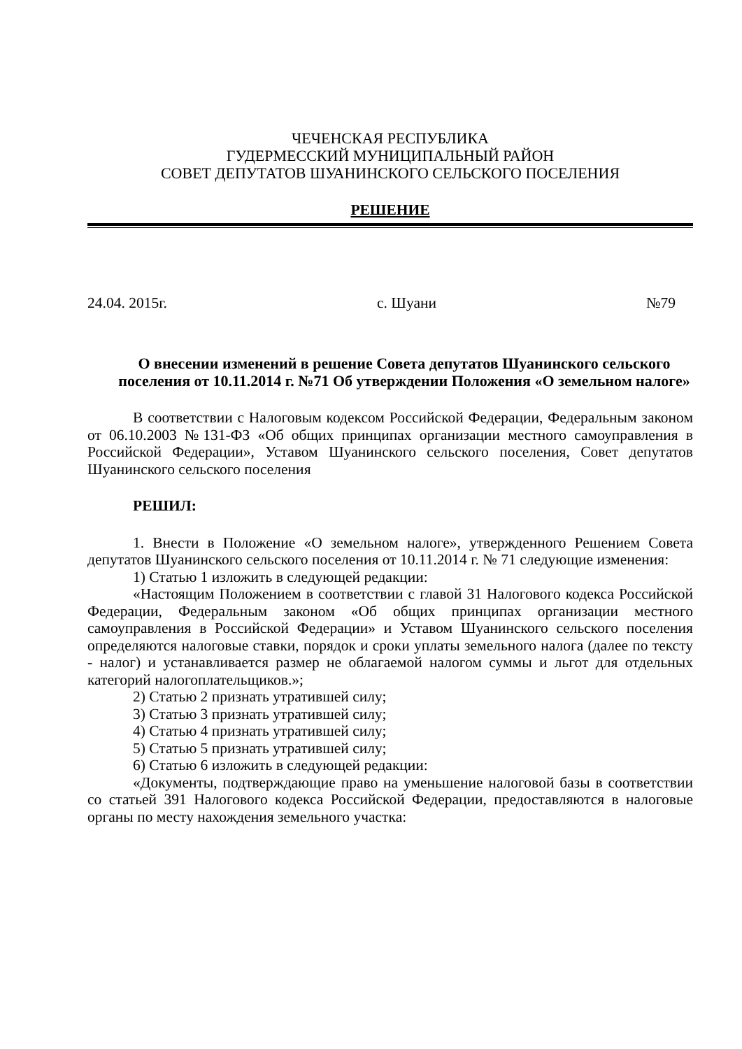ЧЕЧЕНСКАЯ РЕСПУБЛИКА
ГУДЕРМЕССКИЙ МУНИЦИПАЛЬНЫЙ РАЙОН
СОВЕТ ДЕПУТАТОВ ШУАНИНСКОГО СЕЛЬСКОГО ПОСЕЛЕНИЯ
РЕШЕНИЕ
24.04. 2015г. с. Шуани №79
О внесении изменений в решение Совета депутатов Шуанинского сельского поселения от 10.11.2014 г. №71 Об утверждении Положения «О земельном налоге»
В соответствии с Налоговым кодексом Российской Федерации, Федеральным законом от 06.10.2003 №131-ФЗ «Об общих принципах организации местного самоуправления в Российской Федерации», Уставом Шуанинского сельского поселения, Совет депутатов Шуанинского сельского поселения
РЕШИЛ:
1. Внести в Положение «О земельном налоге», утвержденного Решением Совета депутатов Шуанинского сельского поселения от 10.11.2014 г. № 71 следующие изменения:
1) Статью 1 изложить в следующей редакции:
«Настоящим Положением в соответствии с главой 31 Налогового кодекса Российской Федерации, Федеральным законом «Об общих принципах организации местного самоуправления в Российской Федерации» и Уставом Шуанинского сельского поселения определяются налоговые ставки, порядок и сроки уплаты земельного налога (далее по тексту - налог) и устанавливается размер не облагаемой налогом суммы и льгот для отдельных категорий налогоплательщиков.»;
2) Статью 2 признать утратившей силу;
3) Статью 3 признать утратившей силу;
4) Статью 4 признать утратившей силу;
5) Статью 5 признать утратившей силу;
6) Статью 6 изложить в следующей редакции:
«Документы, подтверждающие право на уменьшение налоговой базы в соответствии со статьей 391 Налогового кодекса Российской Федерации, предоставляются в налоговые органы по месту нахождения земельного участка: